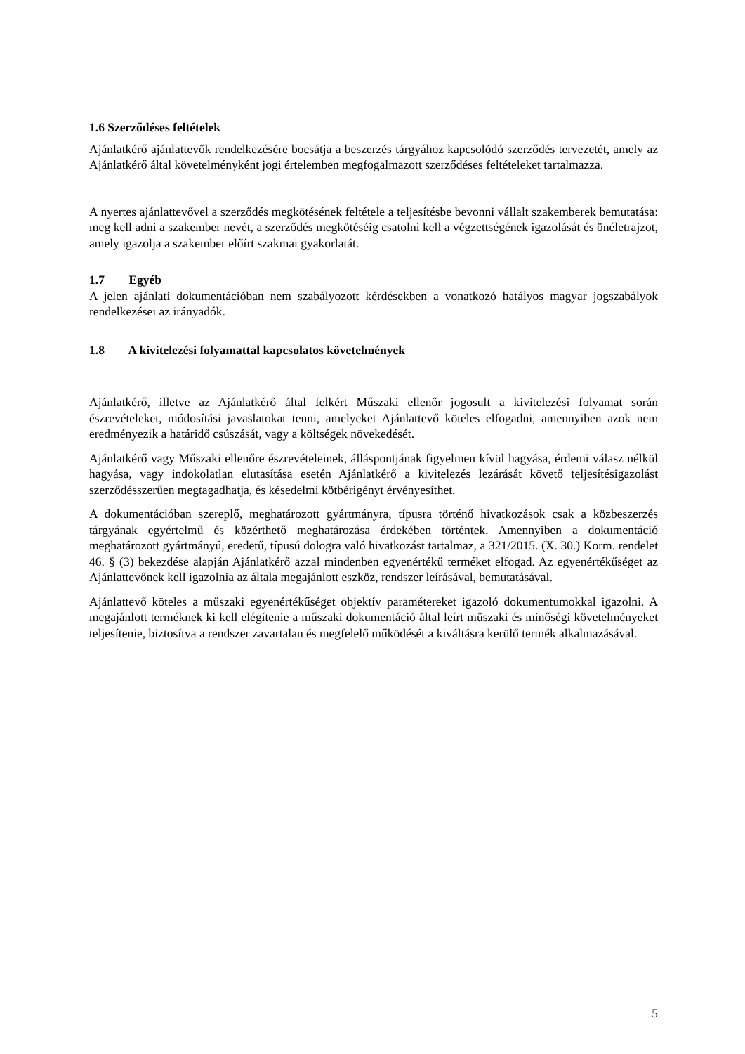1.6 Szerződéses feltételek
Ajánlatkérő ajánlattevők rendelkezésére bocsátja a beszerzés tárgyához kapcsolódó szerződés tervezetét, amely az Ajánlatkérő által követelményként jogi értelemben megfogalmazott szerződéses feltételeket tartalmazza.
A nyertes ajánlattevővel a szerződés megkötésének feltétele a teljesítésbe bevonni vállalt szakemberek bemutatása: meg kell adni a szakember nevét, a szerződés megkötéséig csatolni kell a végzettségének igazolását és önéletrajzot, amely igazolja a szakember előírt szakmai gyakorlatát.
1.7 Egyéb
A jelen ajánlati dokumentációban nem szabályozott kérdésekben a vonatkozó hatályos magyar jogszabályok rendelkezései az irányadók.
1.8 A kivitelezési folyamattal kapcsolatos követelmények
Ajánlatkérő, illetve az Ajánlatkérő által felkért Műszaki ellenőr jogosult a kivitelezési folyamat során észrevételeket, módosítási javaslatokat tenni, amelyeket Ajánlattevő köteles elfogadni, amennyiben azok nem eredményezik a határidő csúszását, vagy a költségek növekedését.
Ajánlatkérő vagy Műszaki ellenőre észrevételeinek, álláspontjának figyelmen kívül hagyása, érdemi válasz nélkül hagyása, vagy indokolatlan elutasítása esetén Ajánlatkérő a kivitelezés lezárását követő teljesítésigazolást szerződésszerűen megtagadhatja, és késedelmi kötbérigényt érvényesíthet.
A dokumentációban szereplő, meghatározott gyártmányra, típusra történő hivatkozások csak a közbeszerzés tárgyának egyértelmű és közérthető meghatározása érdekében történtek. Amennyiben a dokumentáció meghatározott gyártmányú, eredetű, típusú dologra való hivatkozást tartalmaz, a 321/2015. (X. 30.) Korm. rendelet 46. § (3) bekezdése alapján Ajánlatkérő azzal mindenben egyenértékű terméket elfogad. Az egyenértékűséget az Ajánlattevőnek kell igazolnia az általa megajánlott eszköz, rendszer leírásával, bemutatásával.
Ajánlattevő köteles a műszaki egyenértékűséget objektív paramétereket igazoló dokumentumokkal igazolni. A megajánlott terméknek ki kell elégítenie a műszaki dokumentáció által leírt műszaki és minőségi követelményeket teljesítenie, biztosítva a rendszer zavartalan és megfelelő működését a kiváltásra kerülő termék alkalmazásával.
5